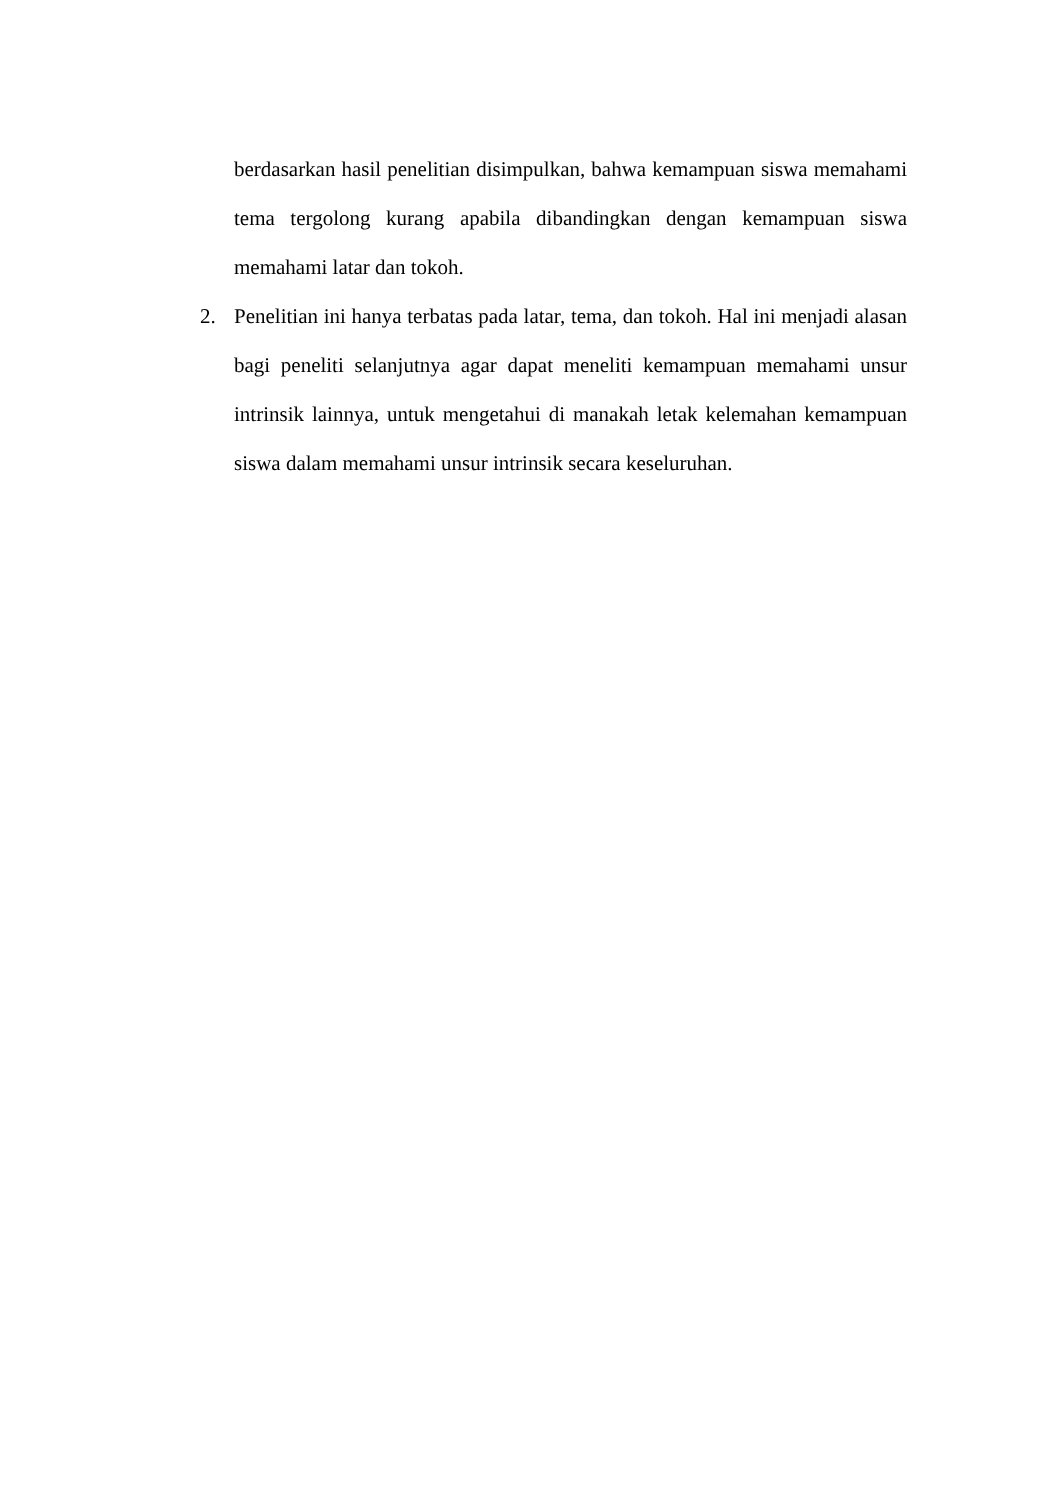berdasarkan hasil penelitian disimpulkan, bahwa kemampuan siswa memahami tema tergolong kurang apabila dibandingkan dengan kemampuan siswa memahami latar dan tokoh.
2. Penelitian ini hanya terbatas pada latar, tema, dan tokoh. Hal ini menjadi alasan bagi peneliti selanjutnya agar dapat meneliti kemampuan memahami unsur intrinsik lainnya, untuk mengetahui di manakah letak kelemahan kemampuan siswa dalam memahami unsur intrinsik secara keseluruhan.